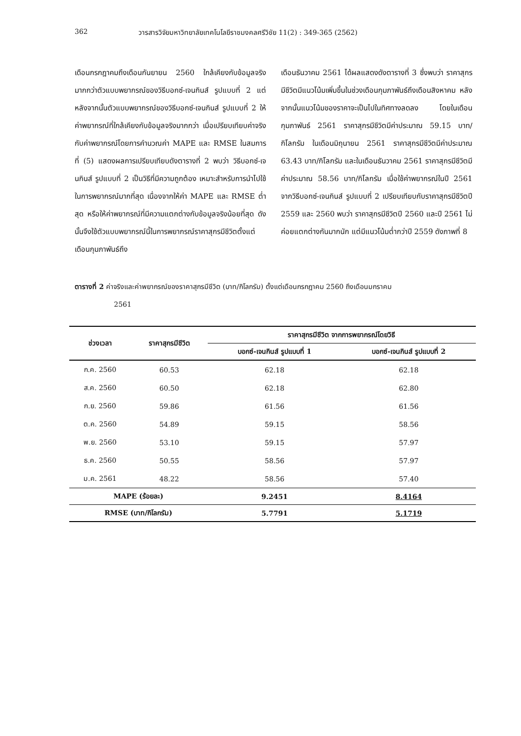362 วารสารวิจัยมหาวิทยาลัยเทคโนโลยีราชมงคลศรีวิชัย 11(2) : 349-365 (2562)
เดือนกรกฎาคมถึงเดือนกันยายน 2560 ใกล้เคียงกับข้อมูลจริงมากกว่าตัวแบบพยากรณ์ของวิธีบอกซ์-เจนกินส์ รูปแบบที่ 2 แต่หลังจากนั้นตัวแบบพยากรณ์ของวิธีบอกซ์-เจนกินส์ รูปแบบที่ 2 ให้ค่าพยากรณ์ที่ใกล้เคียงกับข้อมูลจริงมากกว่า เมื่อเปรียบเทียบค่าจริงกับค่าพยากรณ์โดยการคำนวณค่า MAPE และ RMSE ในสมการที่ (5) แสดงผลการเปรียบเทียบดังตารางที่ 2 พบว่า วิธีบอกซ์-เจนกินส์ รูปแบบที่ 2 เป็นวิธีที่มีความถูกต้อง เหมาะสำหรับการนำไปใช้ในการพยากรณ์มากที่สุด เนื่องจากให้ค่า MAPE และ RMSE ต่ำสุด หรือให้ค่าพยากรณ์ที่มีความแตกต่างกับข้อมูลจริงน้อยที่สุด ดังนั้นจึงใช้ตัวแบบพยากรณ์นี้ในการพยากรณ์ราคาสุกรมีชีวิตตั้งแต่เดือนกุมภาพันธ์ถึง
เดือนธันวาคม 2561 ได้ผลแสดงดังตารางที่ 3 ซึ่งพบว่า ราคาสุกรมีชีวิตมีแนวโน้มเพิ่มขึ้นในช่วงเดือนกุมภาพันธ์ถึงเดือนสิงหาคม หลังจากนั้นแนวโน้มของราคาจะเป็นไปในทิศทางลดลง โดยในเดือนกุมภาพันธ์ 2561 ราคาสุกรมีชีวิตมีค่าประมาณ 59.15 บาท/กิโลกรัม ในเดือนมิถุนายน 2561 ราคาสุกรมีชีวิตมีค่าประมาณ 63.43 บาท/กิโลกรัม และในเดือนธันวาคม 2561 ราคาสุกรมีชีวิตมีค่าประมาณ 58.56 บาท/กิโลกรัม เมื่อใช้ค่าพยากรณ์ในปี 2561 จากวิธีบอกซ์-เจนกินส์ รูปแบบที่ 2 เปรียบเทียบกับราคาสุกรมีชีวิตปี 2559 และ 2560 พบว่า ราคาสุกรมีชีวิตปี 2560 และปี 2561 ไม่ค่อยแตกต่างกันมากนัก แต่มีแนวโน้มต่ำกว่าปี 2559 ดังภาพที่ 8
ตารางที่ 2 ค่าจริงและค่าพยากรณ์ของราคาสุกรมีชีวิต (บาท/กิโลกรัม) ตั้งแต่เดือนกรกฎาคม 2560 ถึงเดือนมกราคม
2561
| ช่วงเวลา | ราคาสุกรมีชีวิต | ราคาสุกรมีชีวิต จากการพยากรณ์โดยวิธี | |
| --- | --- | --- | --- |
| | | บอกซ์-เจนกินส์ รูปแบบที่ 1 | บอกซ์-เจนกินส์ รูปแบบที่ 2 |
| ก.ค. 2560 | 60.53 | 62.18 | 62.18 |
| ส.ค. 2560 | 60.50 | 62.18 | 62.80 |
| ก.ย. 2560 | 59.86 | 61.56 | 61.56 |
| ต.ค. 2560 | 54.89 | 59.15 | 58.56 |
| พ.ย. 2560 | 53.10 | 59.15 | 57.97 |
| ธ.ค. 2560 | 50.55 | 58.56 | 57.97 |
| ม.ค. 2561 | 48.22 | 58.56 | 57.40 |
| MAPE (ร้อยละ) | | 9.2451 | 8.4164 |
| RMSE (บาท/กิโลกรัม) | | 5.7791 | 5.1719 |